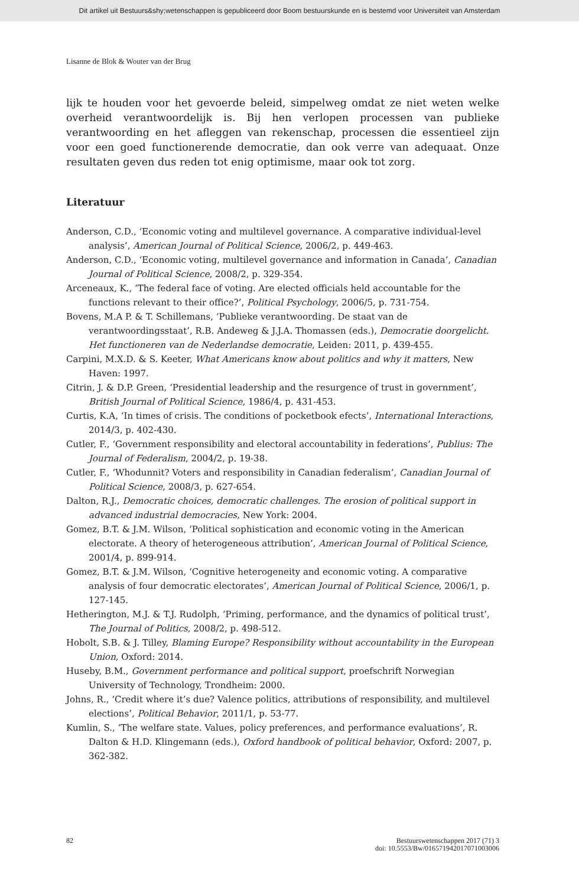Dit artikel uit Bestuurs&shy;wetenschappen is gepubliceerd door Boom bestuurskunde en is bestemd voor Universiteit van Amsterdam
Lisanne de Blok & Wouter van der Brug
lijk te houden voor het gevoerde beleid, simpelweg omdat ze niet weten welke overheid verantwoordelijk is. Bij hen verlopen processen van publieke verantwoording en het afleggen van rekenschap, processen die essentieel zijn voor een goed functionerende democratie, dan ook verre van adequaat. Onze resultaten geven dus reden tot enig optimisme, maar ook tot zorg.
Literatuur
Anderson, C.D., ‘Economic voting and multilevel governance. A comparative individual-level analysis’, American Journal of Political Science, 2006/2, p. 449-463.
Anderson, C.D., ‘Economic voting, multilevel governance and information in Canada’, Canadian Journal of Political Science, 2008/2, p. 329-354.
Arceneaux, K., ‘The federal face of voting. Are elected officials held accountable for the functions relevant to their office?’, Political Psychology, 2006/5, p. 731-754.
Bovens, M.A P. & T. Schillemans, ‘Publieke verantwoording. De staat van de verantwoordingsstaat’, R.B. Andeweg & J.J.A. Thomassen (eds.), Democratie doorgelicht. Het functioneren van de Nederlandse democratie, Leiden: 2011, p. 439-455.
Carpini, M.X.D. & S. Keeter, What Americans know about politics and why it matters, New Haven: 1997.
Citrin, J. & D.P. Green, ‘Presidential leadership and the resurgence of trust in government’, British Journal of Political Science, 1986/4, p. 431-453.
Curtis, K.A, ‘In times of crisis. The conditions of pocketbook efects’, International Interactions, 2014/3, p. 402-430.
Cutler, F., ‘Government responsibility and electoral accountability in federations’, Publius: The Journal of Federalism, 2004/2, p. 19-38.
Cutler, F., ‘Whodunnit? Voters and responsibility in Canadian federalism’, Canadian Journal of Political Science, 2008/3, p. 627-654.
Dalton, R.J., Democratic choices, democratic challenges. The erosion of political support in advanced industrial democracies, New York: 2004.
Gomez, B.T. & J.M. Wilson, ‘Political sophistication and economic voting in the American electorate. A theory of heterogeneous attribution’, American Journal of Political Science, 2001/4, p. 899-914.
Gomez, B.T. & J.M. Wilson, ‘Cognitive heterogeneity and economic voting. A comparative analysis of four democratic electorates’, American Journal of Political Science, 2006/1, p. 127-145.
Hetherington, M.J. & T.J. Rudolph, ‘Priming, performance, and the dynamics of political trust’, The Journal of Politics, 2008/2, p. 498-512.
Hobolt, S.B. & J. Tilley, Blaming Europe? Responsibility without accountability in the European Union, Oxford: 2014.
Huseby, B.M., Government performance and political support, proefschrift Norwegian University of Technology, Trondheim: 2000.
Johns, R., ‘Credit where it’s due? Valence politics, attributions of responsibility, and multilevel elections’, Political Behavior, 2011/1, p. 53-77.
Kumlin, S., ‘The welfare state. Values, policy preferences, and performance evaluations’, R. Dalton & H.D. Klingemann (eds.), Oxford handbook of political behavior, Oxford: 2007, p. 362-382.
82 Bestuurswetenschappen 2017 (71) 3
doi: 10.5553/Bw/016571942017071003006